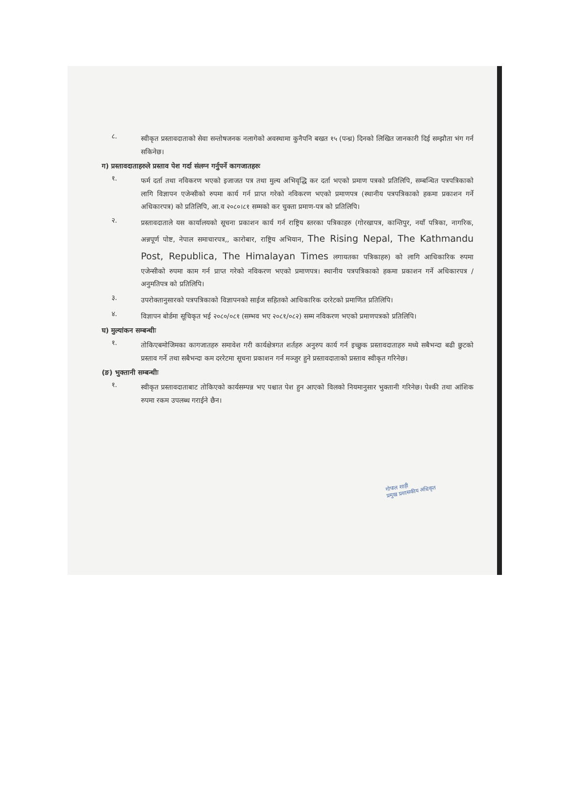८.
स्वीकृत प्रस्तावदाताको सेवा सन्तोषजनक नलागेको अवस्थामा कुनैपनि बखत १५ (पन्ध्र) दिनको लिखित जानकारी दिई सम्झौता भंग गर्न सकिनेछ।
ग) प्रस्तावदाताहरुले प्रस्ताव पेश गर्दा संलग्न गर्नुपर्ने कागजातहरुः
१.
फर्म दर्ता तथा नविकरण भएको इजाजत पत्र तथा मुल्य अभिवृद्धि कर दर्ता भएको प्रमाण पत्रको प्रतिलिपि, सम्बन्धित पत्रपत्रिकाको लागि विज्ञापन एजेन्सीको रुपमा कार्य गर्न प्राप्त गरेको नविकरण भएको प्रमाणपत्र (स्थानीय पत्रपत्रिकाको हकमा प्रकाशन गर्ने अधिकारपत्र) को प्रतिलिपि, आ.व २०८०।८१ सम्मको कर चुक्ता प्रमाण-पत्र को प्रतिलिपि।
२.
प्रस्तावदाताले यस कार्यालयको सूचना प्रकाशन कार्य गर्न राष्ट्रिय स्तरका पत्रिकाहरु (गोरखापत्र, कान्तिपुर, नयाँ पत्रिका, नागरिक, अन्नपूर्ण पोष्ट, नेपाल समाचारपत्र,, कारोबार, राष्ट्रिय अभियान, The Rising Nepal, The Kathmandu Post, Republica, The Himalayan Times लगायतका पत्रिकाहरु) को लागि आधिकारिक रुपमा एजेन्सीको रुपमा काम गर्न प्राप्त गरेको नविकरण भएको प्रमाणपत्र। स्थानीय पत्रपत्रिकाको हकमा प्रकाशन गर्ने अधिकारपत्र / अनुमतिपत्र को प्रतिलिपि।
३.
उपरोक्तानुसारको पत्रपत्रिकाको विज्ञापनको साईज सहितको आधिकारिक दररेटको प्रमाणित प्रतिलिपि।
४.
विज्ञापन बोर्डमा सूचिकृत भई २०८०/०८१ (सम्भव भए २०८१/०८२) सम्म नविकरण भएको प्रमाणपत्रको प्रतिलिपि।
घ) मुल्यांकन सम्बन्धीः
१.
तोकिएबमोजिमका कागजातहरु समावेश गरी कार्यक्षेत्रगत शर्तहरु अनुरुप कार्य गर्न इच्छुक प्रस्तावदाताहरु मध्ये सबैभन्दा बढी छुटको प्रस्ताव गर्ने तथा सबैभन्दा कम दररेटमा सूचना प्रकाशन गर्न मञ्जुर हुने प्रस्तावदाताको प्रस्ताव स्वीकृत गरिनेछ।
(ङ) भुक्तानी सम्बन्धीः
१.
स्वीकृत प्रस्तावदाताबाट तोकिएको कार्यसम्पन्न भए पश्चात पेश हुन आएको विलको नियमानुसार भुक्तानी गरिनेछ। पेश्की तथा आंशिक रुपमा रकम उपलब्ध गराईने छैन।
गोपाल शाही
प्रमुख प्रशासकीय अधिकृत